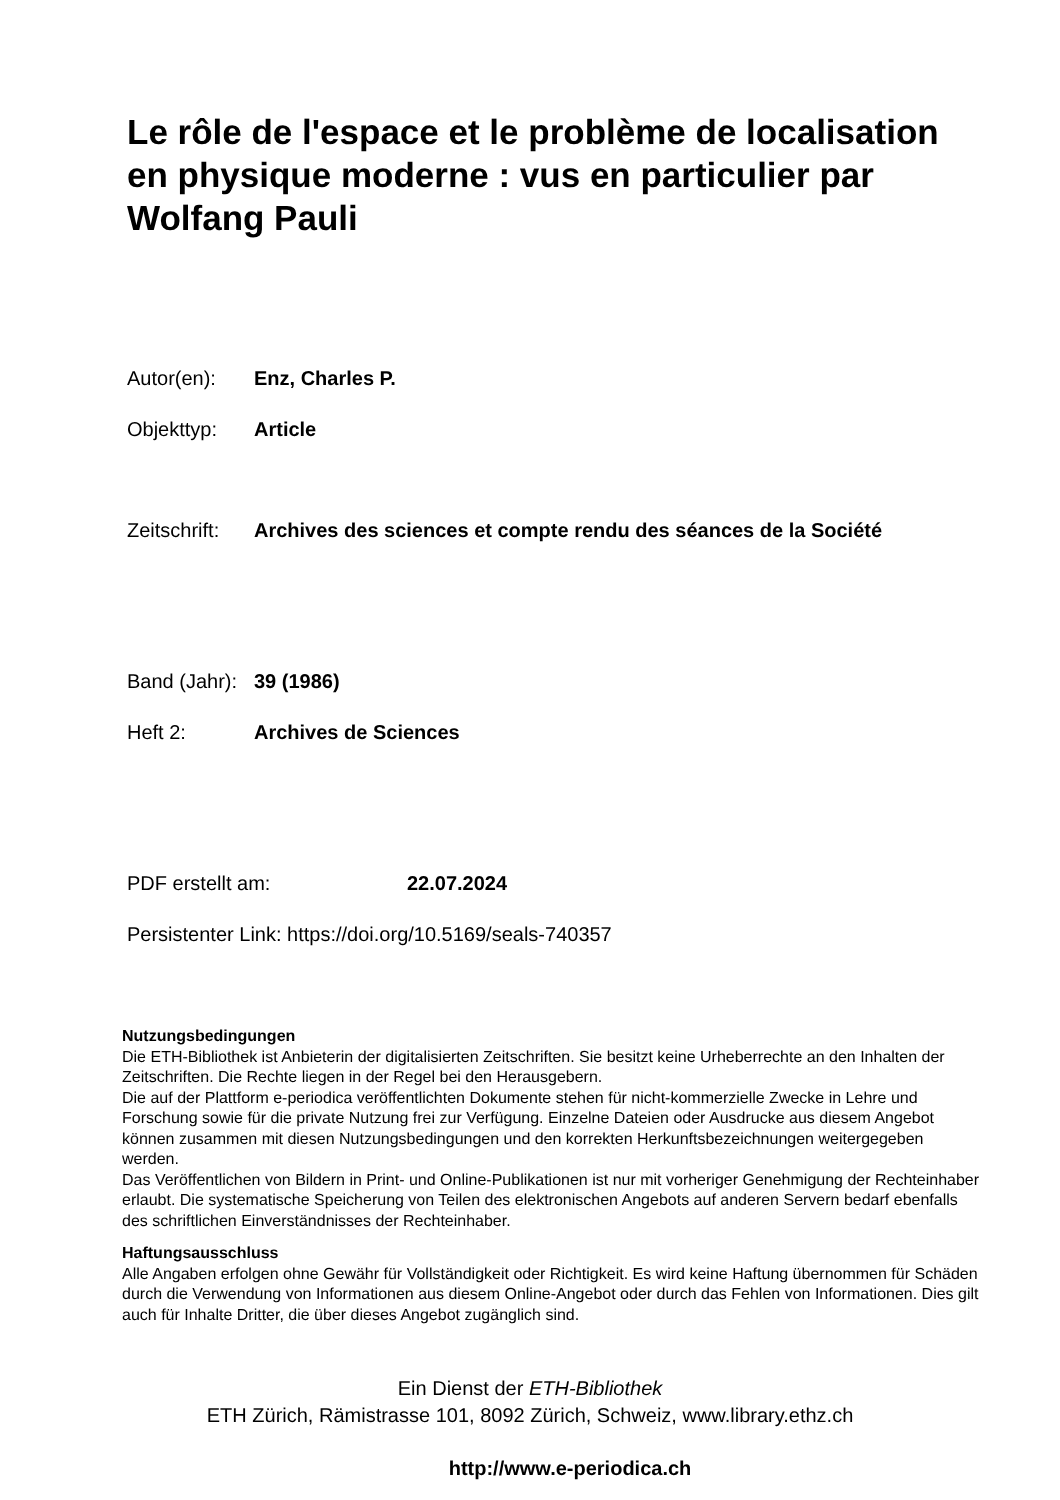Le rôle de l'espace et le problème de localisation en physique moderne : vus en particulier par Wolfang Pauli
Autor(en): Enz, Charles P.
Objekttyp: Article
Zeitschrift:
Archives des sciences et compte rendu des séances de la Société
Band (Jahr):
39 (1986)
Heft 2: Archives de Sciences
PDF erstellt am: 22.07.2024
Persistenter Link: https://doi.org/10.5169/seals-740357
Nutzungsbedingungen
Die ETH-Bibliothek ist Anbieterin der digitalisierten Zeitschriften. Sie besitzt keine Urheberrechte an den Inhalten der Zeitschriften. Die Rechte liegen in der Regel bei den Herausgebern.
Die auf der Plattform e-periodica veröffentlichten Dokumente stehen für nicht-kommerzielle Zwecke in Lehre und Forschung sowie für die private Nutzung frei zur Verfügung. Einzelne Dateien oder Ausdrucke aus diesem Angebot können zusammen mit diesen Nutzungsbedingungen und den korrekten Herkunftsbezeichnungen weitergegeben werden.
Das Veröffentlichen von Bildern in Print- und Online-Publikationen ist nur mit vorheriger Genehmigung der Rechteinhaber erlaubt. Die systematische Speicherung von Teilen des elektronischen Angebots auf anderen Servern bedarf ebenfalls des schriftlichen Einverständnisses der Rechteinhaber.
Haftungsausschluss
Alle Angaben erfolgen ohne Gewähr für Vollständigkeit oder Richtigkeit. Es wird keine Haftung übernommen für Schäden durch die Verwendung von Informationen aus diesem Online-Angebot oder durch das Fehlen von Informationen. Dies gilt auch für Inhalte Dritter, die über dieses Angebot zugänglich sind.
Ein Dienst der ETH-Bibliothek
ETH Zürich, Rämistrasse 101, 8092 Zürich, Schweiz, www.library.ethz.ch
http://www.e-periodica.ch